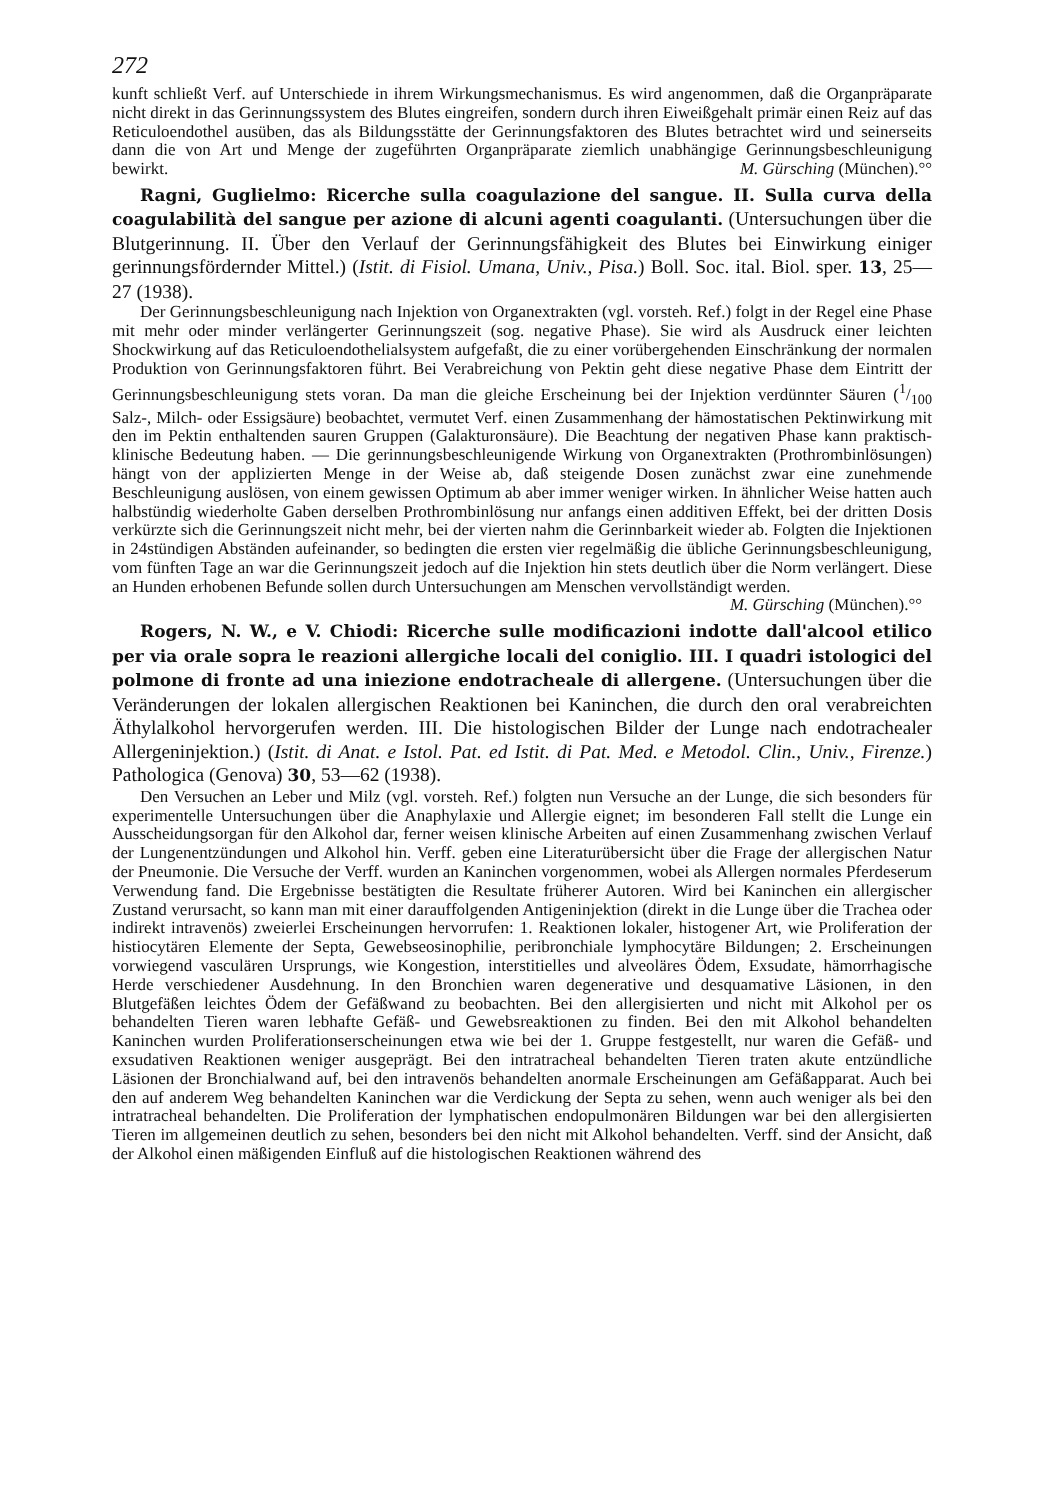272
kunft schließt Verf. auf Unterschiede in ihrem Wirkungsmechanismus. Es wird angenommen, daß die Organpräparate nicht direkt in das Gerinnungssystem des Blutes eingreifen, sondern durch ihren Eiweißgehalt primär einen Reiz auf das Reticuloendothel ausüben, das als Bildungsstätte der Gerinnungsfaktoren des Blutes betrachtet wird und seinerseits dann die von Art und Menge der zugeführten Organpräparate ziemlich unabhängige Gerinnungsbeschleunigung bewirkt. M. Gürsching (München).°°
Ragni, Guglielmo: Ricerche sulla coagulazione del sangue. II. Sulla curva della coagulabilità del sangue per azione di alcuni agenti coagulanti. (Untersuchungen über die Blutgerinnung. II. Über den Verlauf der Gerinnungsfähigkeit des Blutes bei Einwirkung einiger gerinnungsfördernder Mittel.) (Istit. di Fisiol. Umana, Univ., Pisa.) Boll. Soc. ital. Biol. sper. 13, 25—27 (1938).
Der Gerinnungsbeschleunigung nach Injektion von Organextrakten (vgl. vorsteh. Ref.) folgt in der Regel eine Phase mit mehr oder minder verlängerter Gerinnungszeit (sog. negative Phase). Sie wird als Ausdruck einer leichten Shockwirkung auf das Reticuloendothelialsystem aufgefaßt, die zu einer vorübergehenden Einschränkung der normalen Produktion von Gerinnungsfaktoren führt. Bei Verabreichung von Pektin geht diese negative Phase dem Eintritt der Gerinnungsbeschleunigung stets voran. Da man die gleiche Erscheinung bei der Injektion verdünnter Säuren (1/100 Salz-, Milch- oder Essigsäure) beobachtet, vermutet Verf. einen Zusammenhang der hämostatischen Pektinwirkung mit den im Pektin enthaltenden sauren Gruppen (Galakturonsäure). Die Beachtung der negativen Phase kann praktisch-klinische Bedeutung haben. — Die gerinnungsbeschleunigende Wirkung von Organextrakten (Prothrombinlösungen) hängt von der applizierten Menge in der Weise ab, daß steigende Dosen zunächst zwar eine zunehmende Beschleunigung auslösen, von einem gewissen Optimum ab aber immer weniger wirken. In ähnlicher Weise hatten auch halbstündig wiederholte Gaben derselben Prothrombinlösung nur anfangs einen additiven Effekt, bei der dritten Dosis verkürzte sich die Gerinnungszeit nicht mehr, bei der vierten nahm die Gerinnbarkeit wieder ab. Folgten die Injektionen in 24stündigen Abständen aufeinander, so bedingten die ersten vier regelmäßig die übliche Gerinnungsbeschleunigung, vom fünften Tage an war die Gerinnungszeit jedoch auf die Injektion hin stets deutlich über die Norm verlängert. Diese an Hunden erhobenen Befunde sollen durch Untersuchungen am Menschen vervollständigt werden.
M. Gürsching (München).°°
Rogers, N. W., e V. Chiodi: Ricerche sulle modificazioni indotte dall'alcool etilico per via orale sopra le reazioni allergiche locali del coniglio. III. I quadri istologici del polmone di fronte ad una iniezione endotracheale di allergene. (Untersuchungen über die Veränderungen der lokalen allergischen Reaktionen bei Kaninchen, die durch den oral verabreichten Äthylalkohol hervorgerufen werden. III. Die histologischen Bilder der Lunge nach endotrachealer Allergeninjektion.) (Istit. di Anat. e Istol. Pat. ed Istit. di Pat. Med. e Metodol. Clin., Univ., Firenze.) Pathologica (Genova) 30, 53—62 (1938).
Den Versuchen an Leber und Milz (vgl. vorsteh. Ref.) folgten nun Versuche an der Lunge, die sich besonders für experimentelle Untersuchungen über die Anaphylaxie und Allergie eignet; im besonderen Fall stellt die Lunge ein Ausscheidungsorgan für den Alkohol dar, ferner weisen klinische Arbeiten auf einen Zusammenhang zwischen Verlauf der Lungenentzündungen und Alkohol hin. Verff. geben eine Literaturübersicht über die Frage der allergischen Natur der Pneumonie. Die Versuche der Verff. wurden an Kaninchen vorgenommen, wobei als Allergen normales Pferdeserum Verwendung fand. Die Ergebnisse bestätigten die Resultate früherer Autoren. Wird bei Kaninchen ein allergischer Zustand verursacht, so kann man mit einer darauffolgenden Antigeninjektion (direkt in die Lunge über die Trachea oder indirekt intravenös) zweierlei Erscheinungen hervorrufen: 1. Reaktionen lokaler, histogener Art, wie Proliferation der histiocytären Elemente der Septa, Gewebseosinophilie, peribronchiale lymphocytäre Bildungen; 2. Erscheinungen vorwiegend vasculären Ursprungs, wie Kongestion, interstitielles und alveoläres Ödem, Exsudate, hämorrhagische Herde verschiedener Ausdehnung. In den Bronchien waren degenerative und desquamative Läsionen, in den Blutgefäßen leichtes Ödem der Gefäßwand zu beobachten. Bei den allergisierten und nicht mit Alkohol per os behandelten Tieren waren lebhafte Gefäß- und Gewebsreaktionen zu finden. Bei den mit Alkohol behandelten Kaninchen wurden Proliferationserscheinungen etwa wie bei der 1. Gruppe festgestellt, nur waren die Gefäß- und exsudativen Reaktionen weniger ausgeprägt. Bei den intratracheal behandelten Tieren traten akute entzündliche Läsionen der Bronchialwand auf, bei den intravenös behandelten anormale Erscheinungen am Gefäßapparat. Auch bei den auf anderem Weg behandelten Kaninchen war die Verdickung der Septa zu sehen, wenn auch weniger als bei den intratracheal behandelten. Die Proliferation der lymphatischen endopulmonären Bildungen war bei den allergisierten Tieren im allgemeinen deutlich zu sehen, besonders bei den nicht mit Alkohol behandelten. Verff. sind der Ansicht, daß der Alkohol einen mäßigenden Einfluß auf die histologischen Reaktionen während des